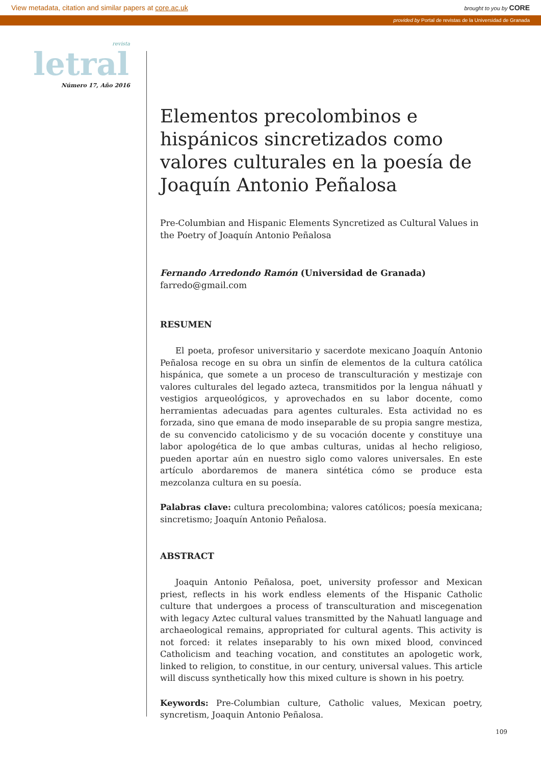View metadata, citation and similar papers at core.ac.uk brought to you by CORE
provided by Portal de revistas de la Universidad de Granada
revista
letral
Número 17, Año 2016
Elementos precolombinos e hispánicos sincretizados como valores culturales en la poesía de Joaquín Antonio Peñalosa
Pre-Columbian and Hispanic Elements Syncretized as Cultural Values in the Poetry of Joaquín Antonio Peñalosa
Fernando Arredondo Ramón (Universidad de Granada)
farredo@gmail.com
RESUMEN
El poeta, profesor universitario y sacerdote mexicano Joaquín Antonio Peñalosa recoge en su obra un sinfín de elementos de la cultura católica hispánica, que somete a un proceso de transculturación y mestizaje con valores culturales del legado azteca, transmitidos por la lengua náhuatl y vestigios arqueológicos, y aprovechados en su labor docente, como herramientas adecuadas para agentes culturales. Esta actividad no es forzada, sino que emana de modo inseparable de su propia sangre mestiza, de su convencido catolicismo y de su vocación docente y constituye una labor apologética de lo que ambas culturas, unidas al hecho religioso, pueden aportar aún en nuestro siglo como valores universales. En este artículo abordaremos de manera sintética cómo se produce esta mezcolanza cultura en su poesía.
Palabras clave: cultura precolombina; valores católicos; poesía mexicana; sincretismo; Joaquín Antonio Peñalosa.
ABSTRACT
Joaquin Antonio Peñalosa, poet, university professor and Mexican priest, reflects in his work endless elements of the Hispanic Catholic culture that undergoes a process of transculturation and miscegenation with legacy Aztec cultural values transmitted by the Nahuatl language and archaeological remains, appropriated for cultural agents. This activity is not forced: it relates inseparably to his own mixed blood, convinced Catholicism and teaching vocation, and constitutes an apologetic work, linked to religion, to constitue, in our century, universal values. This article will discuss synthetically how this mixed culture is shown in his poetry.
Keywords: Pre-Columbian culture, Catholic values, Mexican poetry, syncretism, Joaquin Antonio Peñalosa.
109